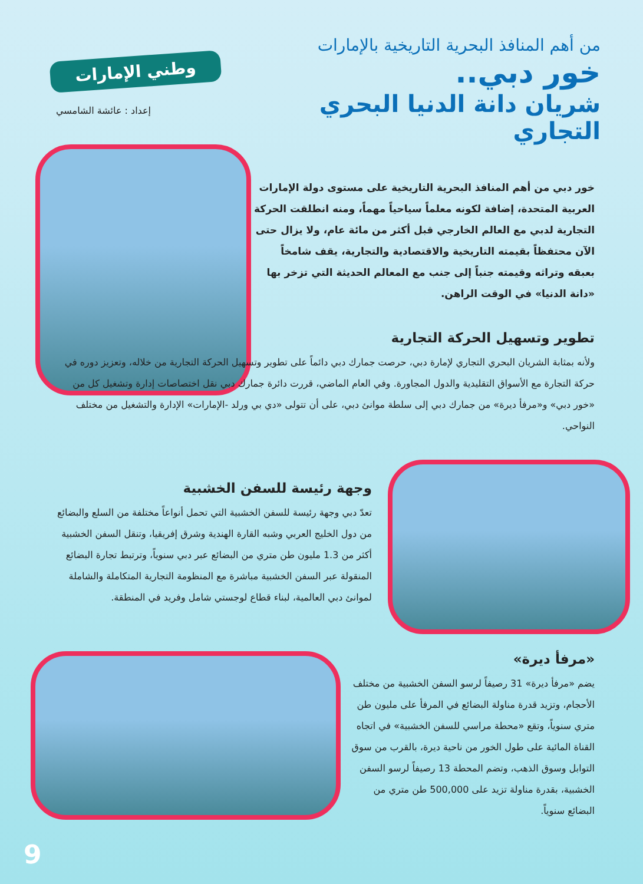وطني الإمارات
إعداد : عائشة الشامسي
من أهم المنافذ البحرية التاريخية بالإمارات
خور دبي..
شريان دانة الدنيا البحري التجاري
خور دبي من أهم المنافذ البحرية التاريخية على مستوى دولة الإمارات العربية المتحدة، إضافة لكونه معلماً سياحياً مهماً، ومنه انطلقت الحركة التجارية لدبي مع العالم الخارجي قبل أكثر من مائة عام، ولا يزال حتى الآن محتفظاً بقيمته التاريخية والاقتصادية والتجارية، يقف شامخاً بعبقه وتراثه وقيمته جنباً إلى جنب مع المعالم الحديثة التي تزخر بها «دانة الدنيا» في الوقت الراهن.
تطوير وتسهيل الحركة التجارية
ولأنه بمثابة الشريان البحري التجاري لإمارة دبي، حرصت جمارك دبي دائماً على تطوير وتسهيل الحركة التجارية من خلاله، وتعزيز دوره في حركة التجارة مع الأسواق التقليدية والدول المجاورة. وفي العام الماضي، قررت دائرة جمارك دبي نقل اختصاصات إدارة وتشغيل كل من «خور دبي» و«مرفأ ديرة» من جمارك دبي إلى سلطة موانئ دبي، على أن تتولى «دي بي ورلد -الإمارات» الإدارة والتشغيل من مختلف النواحي.
وجهة رئيسة للسفن الخشبية
تعدّ دبي وجهة رئيسة للسفن الخشبية التي تحمل أنواعاً مختلفة من السلع والبضائع من دول الخليج العربي وشبه القارة الهندية وشرق إفريقيا، وتنقل السفن الخشبية أكثر من 1.3 مليون طن متري من البضائع عبر دبي سنوياً، وترتبط تجارة البضائع المنقولة عبر السفن الخشبية مباشرة مع المنظومة التجارية المتكاملة والشاملة لموانئ دبي العالمية، لبناء قطاع لوجستي شامل وفريد في المنطقة.
«مرفأ ديرة»
يضم «مرفأ ديرة» 31 رصيفاً لرسو السفن الخشبية من مختلف الأحجام، وتزيد قدرة مناولة البضائع في المرفأ على مليون طن متري سنوياً، وتقع «محطة مراسي للسفن الخشبية» في اتجاه القناة المائية على طول الخور من ناحية ديرة، بالقرب من سوق التوابل وسوق الذهب، وتضم المحطة 13 رصيفاً لرسو السفن الخشبية، بقدرة مناولة تزيد على 500,000 طن متري من البضائع سنوياً.
9